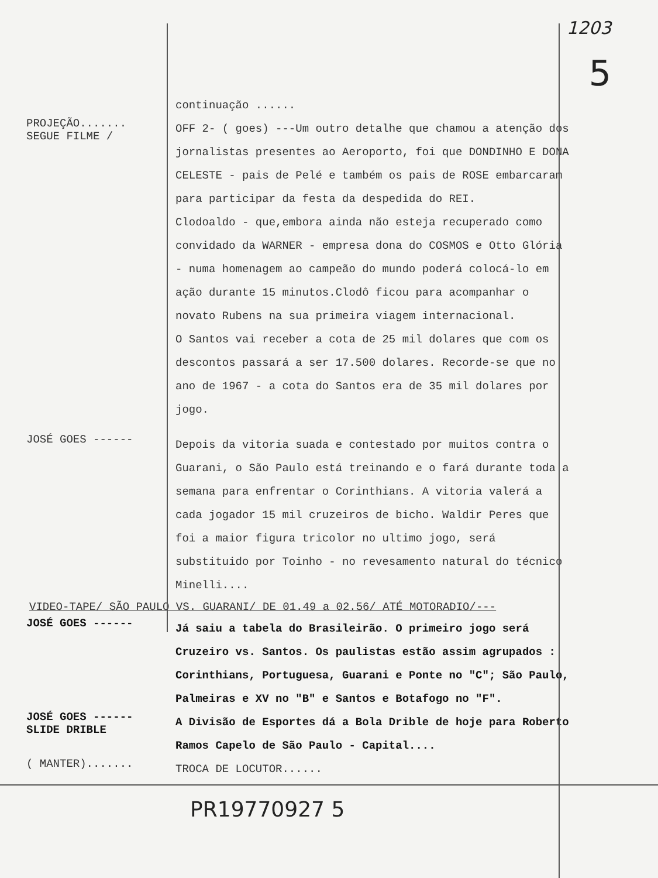1203
5
continuação ......
PROJEÇÃO.......
SEGUE FILME /
OFF 2- ( goes) ---Um outro detalhe que chamou a atenção dos jornalistas presentes ao Aeroporto, foi que DONDINHO E DONA CELESTE - pais de Pelé e também os pais de ROSE embarcaram para participar da festa da despedida do REI.
Clodoaldo - que,embora ainda não esteja recuperado como convidado da WARNER - empresa dona do COSMOS e Otto Glória - numa homenagem ao campeão do mundo poderá colocá-lo em ação durante 15 minutos.Clodô ficou para acompanhar o novato Rubens na sua primeira viagem internacional.
O Santos vai receber a cota de 25 mil dolares que com os descontos passará a ser 17.500 dolares. Recorde-se que no ano de 1967 - a cota do Santos era de 35 mil dolares por jogo.
JOSÉ GOES ------
Depois da vitoria suada e contestado por muitos contra o Guarani, o São Paulo está treinando e o fará durante toda a semana para enfrentar o Corinthians. A vitoria valerá a cada jogador 15 mil cruzeiros de bicho. Waldir Peres que foi a maior figura tricolor no ultimo jogo, será substituido por Toinho - no revesamento natural do técnico Minelli....
VIDEO-TAPE/ SÃO PAULO VS. GUARANI/ DE 01.49 a 02.56/ ATÉ MOTORADIO/---
JOSÉ GOES ------
Já saiu a tabela do Brasileirão. O primeiro jogo será Cruzeiro vs. Santos. Os paulistas estão assim agrupados : Corinthians, Portuguesa, Guarani e Ponte no "C"; São Paulo, Palmeiras e XV no "B" e Santos e Botafogo no "F".
JOSÉ GOES ------
SLIDE DRIBLE
A Divisão de Esportes dá a Bola Drible de hoje para Roberto Ramos Capelo de São Paulo - Capital....
( MANTER).......
TROCA DE LOCUTOR......
PR19770927 5